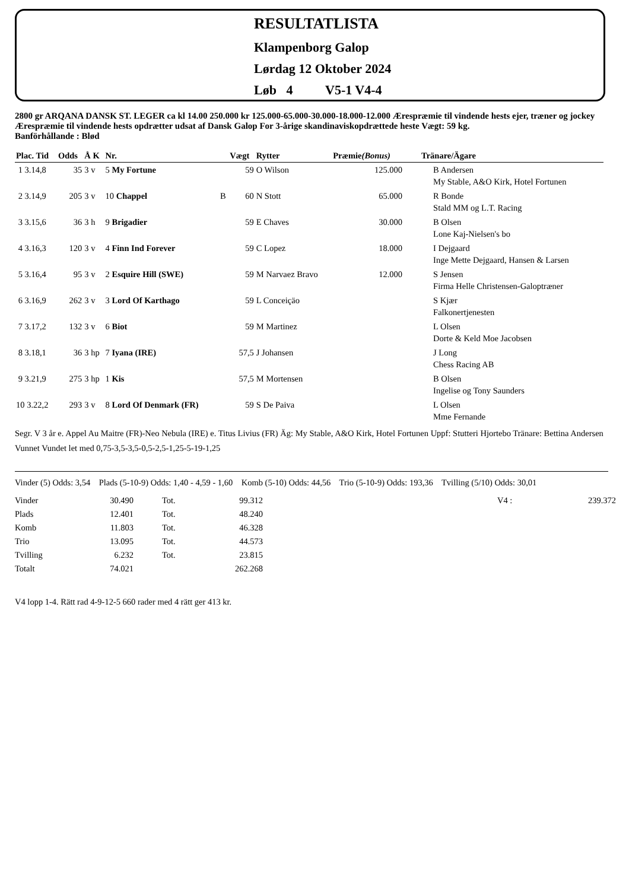RESULTATLISTA
Klampenborg Galop
Lørdag 12 Oktober 2024
Løb 4 V5-1 V4-4
2800 gr ARQANA DANSK ST. LEGER ca kl 14.00 250.000 kr 125.000-65.000-30.000-18.000-12.000 Ærespræmie til vindende hests ejer, træner og jockey
Ærespræmie til vindende hests opdrætter udsat af Dansk Galop For 3-årige skandinaviskopdrættede heste Vægt: 59 kg.
Banförhållande : Blød
| Plac. Tid | Odds | Å K | Nr. | | Vægt | Rytter | Præmie (Bonus) | Tränare/Ägare |
| --- | --- | --- | --- | --- | --- | --- | --- | --- |
| 1 3.14,8 | 35 | 3 v | 5 My Fortune | | 59 | O Wilson | 125.000 | B Andersen My Stable, A&O Kirk, Hotel Fortunen |
| 2 3.14,9 | 205 | 3 v | 10 Chappel | B | 60 | N Stott | 65.000 | R Bonde Stald MM og L.T. Racing |
| 3 3.15,6 | 36 | 3 h | 9 Brigadier | | 59 | E Chaves | 30.000 | B Olsen Lone Kaj-Nielsen's bo |
| 4 3.16,3 | 120 | 3 v | 4 Finn Ind Forever | | 59 | C Lopez | 18.000 | I Dejgaard Inge Mette Dejgaard, Hansen & Larsen |
| 5 3.16,4 | 95 | 3 v | 2 Esquire Hill (SWE) | | 59 | M Narvaez Bravo | 12.000 | S Jensen Firma Helle Christensen-Galoptræner |
| 6 3.16,9 | 262 | 3 v | 3 Lord Of Karthago | | 59 | L Conceiçäo | | S Kjær Falkonertjenesten |
| 7 3.17,2 | 132 | 3 v | 6 Biot | | 59 | M Martinez | | L Olsen Dorte & Keld Moe Jacobsen |
| 8 3.18,1 | 36 | 3 hp | 7 Iyana (IRE) | | 57,5 | J Johansen | | J Long Chess Racing AB |
| 9 3.21,9 | 275 | 3 hp | 1 Kis | | 57,5 | M Mortensen | | B Olsen Ingelise og Tony Saunders |
| 10 3.22,2 | 293 | 3 v | 8 Lord Of Denmark (FR) | | 59 | S De Paiva | | L Olsen Mme Fernande |
Segr. V 3 år e. Appel Au Maitre (FR)-Neo Nebula (IRE) e. Titus Livius (FR) Äg: My Stable, A&O Kirk, Hotel Fortunen Uppf: Stutteri Hjortebo Tränare: Bettina Andersen
Vunnet Vundet let med 0,75-3,5-3,5-0,5-2,5-1,25-5-19-1,25
Vinder (5) Odds: 3,54 Plads (5-10-9) Odds: 1,40 - 4,59 - 1,60 Komb (5-10) Odds: 44,56 Trio (5-10-9) Odds: 193,36 Tvilling (5/10) Odds: 30,01
| Vinder | 30.490 | Tot. | 99.312 | | V4 : | 239.372 |
| Plads | 12.401 | Tot. | 48.240 | | | |
| Komb | 11.803 | Tot. | 46.328 | | | |
| Trio | 13.095 | Tot. | 44.573 | | | |
| Tvilling | 6.232 | Tot. | 23.815 | | | |
| Totalt | 74.021 | | 262.268 | | | |
V4 lopp 1-4. Rätt rad 4-9-12-5 660 rader med 4 rätt ger 413 kr.